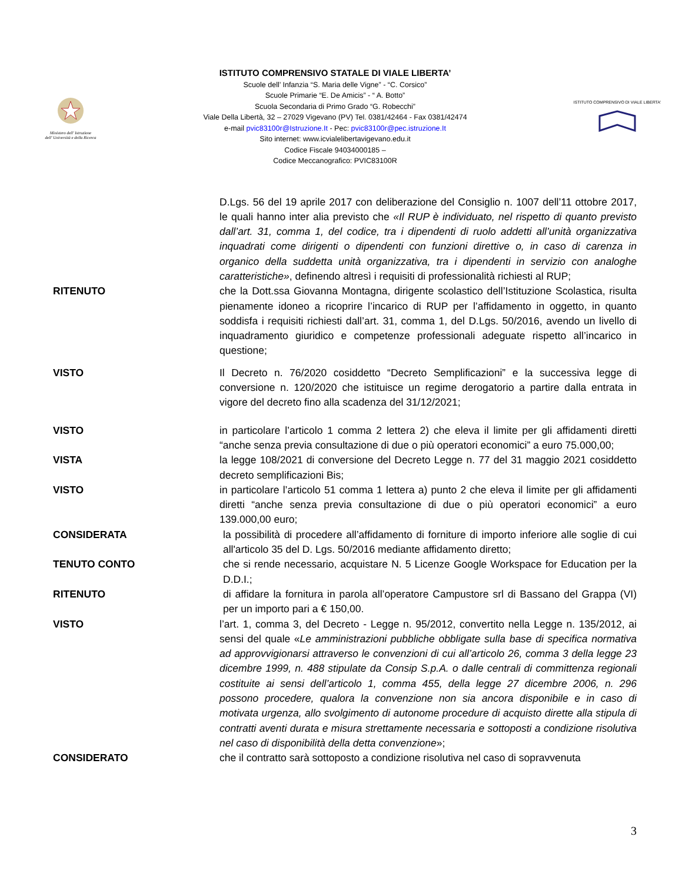Ministero dell' Istruzione
dell' Università e della Ricerca
ISTITUTO COMPRENSIVO STATALE DI VIALE LIBERTA’
Scuole dell’ Infanzia “S. Maria delle Vigne” - “C. Corsico”
Scuole Primarie “E. De Amicis” - “ A. Botto”
Scuola Secondaria di Primo Grado “G. Robecchi”
Viale Della Libertà, 32 – 27029 Vigevano (PV) Tel. 0381/42464 - Fax 0381/42474
e-mail pvic83100r@Istruzione.It - Pec: pvic83100r@pec.istruzione.It
Sito internet: www.icvialelibertavigevano.edu.it
Codice Fiscale 94034000185 –
Codice Meccanografico: PVIC83100R
ISTITUTO COMPRENSIVO DI VIALE LIBERTA'
D.Lgs. 56 del 19 aprile 2017 con deliberazione del Consiglio n. 1007 dell’11 ottobre 2017, le quali hanno inter alia previsto che «Il RUP è individuato, nel rispetto di quanto previsto dall’art. 31, comma 1, del codice, tra i dipendenti di ruolo addetti all’unità organizzativa inquadrati come dirigenti o dipendenti con funzioni direttive o, in caso di carenza in organico della suddetta unità organizzativa, tra i dipendenti in servizio con analoghe caratteristiche», definendo altresì i requisiti di professionalità richiesti al RUP;
RITENUTO che la Dott.ssa Giovanna Montagna, dirigente scolastico dell’Istituzione Scolastica, risulta pienamente idoneo a ricoprire l’incarico di RUP per l’affidamento in oggetto, in quanto soddisfa i requisiti richiesti dall’art. 31, comma 1, del D.Lgs. 50/2016, avendo un livello di inquadramento giuridico e competenze professionali adeguate rispetto all’incarico in questione;
VISTO Il Decreto n. 76/2020 cosiddetto “Decreto Semplificazioni” e la successiva legge di conversione n. 120/2020 che istituisce un regime derogatorio a partire dalla entrata in vigore del decreto fino alla scadenza del 31/12/2021;
VISTO in particolare l’articolo 1 comma 2 lettera 2) che eleva il limite per gli affidamenti diretti “anche senza previa consultazione di due o più operatori economici” a euro 75.000,00;
VISTA la legge 108/2021 di conversione del Decreto Legge n. 77 del 31 maggio 2021 cosiddetto decreto semplificazioni Bis;
VISTO in particolare l’articolo 51 comma 1 lettera a) punto 2 che eleva il limite per gli affidamenti diretti “anche senza previa consultazione di due o più operatori economici” a euro 139.000,00 euro;
CONSIDERATA la possibilità di procedere all’affidamento di forniture di importo inferiore alle soglie di cui all'articolo 35 del D. Lgs. 50/2016 mediante affidamento diretto;
TENUTO CONTO che si rende necessario, acquistare N. 5 Licenze Google Workspace for Education per la D.D.I.;
RITENUTO di affidare la fornitura in parola all’operatore Campustore srl di Bassano del Grappa (VI) per un importo pari a € 150,00.
VISTO l’art. 1, comma 3, del Decreto - Legge n. 95/2012, convertito nella Legge n. 135/2012, ai sensi del quale «Le amministrazioni pubbliche obbligate sulla base di specifica normativa ad approvvigionarsi attraverso le convenzioni di cui all’articolo 26, comma 3 della legge 23 dicembre 1999, n. 488 stipulate da Consip S.p.A. o dalle centrali di committenza regionali costituite ai sensi dell’articolo 1, comma 455, della legge 27 dicembre 2006, n. 296 possono procedere, qualora la convenzione non sia ancora disponibile e in caso di motivata urgenza, allo svolgimento di autonome procedure di acquisto dirette alla stipula di contratti aventi durata e misura strettamente necessaria e sottoposti a condizione risolutiva nel caso di disponibilità della detta convenzione»;
CONSIDERATO che il contratto sarà sottoposto a condizione risolutiva nel caso di sopravvenuta
3